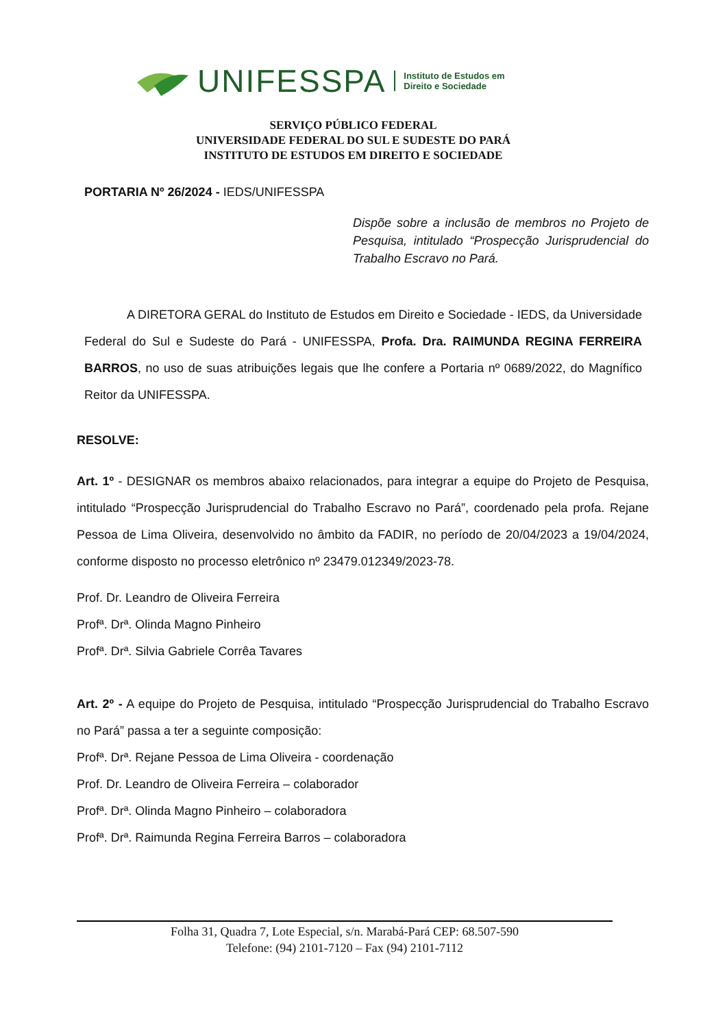UNIFESSPA Instituto de Estudos em
Direito e Sociedade
SERVIÇO PÚBLICO FEDERAL
UNIVERSIDADE FEDERAL DO SUL E SUDESTE DO PARÁ
INSTITUTO DE ESTUDOS EM DIREITO E SOCIEDADE
PORTARIA Nº 26/2024 - IEDS/UNIFESSPA
Dispõe sobre a inclusão de membros no Projeto de Pesquisa, intitulado “Prospecção Jurisprudencial do Trabalho Escravo no Pará.
A DIRETORA GERAL do Instituto de Estudos em Direito e Sociedade - IEDS, da Universidade Federal do Sul e Sudeste do Pará - UNIFESSPA, Profa. Dra. RAIMUNDA REGINA FERREIRA BARROS, no uso de suas atribuições legais que lhe confere a Portaria nº 0689/2022, do Magnífico Reitor da UNIFESSPA.
RESOLVE:
Art. 1º - DESIGNAR os membros abaixo relacionados, para integrar a equipe do Projeto de Pesquisa, intitulado “Prospecção Jurisprudencial do Trabalho Escravo no Pará”, coordenado pela profa. Rejane Pessoa de Lima Oliveira, desenvolvido no âmbito da FADIR, no período de 20/04/2023 a 19/04/2024, conforme disposto no processo eletrônico nº 23479.012349/2023-78.
Prof. Dr. Leandro de Oliveira Ferreira
Profª. Drª. Olinda Magno Pinheiro
Profª. Drª. Silvia Gabriele Corrêa Tavares
Art. 2º - A equipe do Projeto de Pesquisa, intitulado “Prospecção Jurisprudencial do Trabalho Escravo no Pará” passa a ter a seguinte composição:
Profª. Drª. Rejane Pessoa de Lima Oliveira - coordenação
Prof. Dr. Leandro de Oliveira Ferreira – colaborador
Profª. Drª. Olinda Magno Pinheiro – colaboradora
Profª. Drª. Raimunda Regina Ferreira Barros – colaboradora
Folha 31, Quadra 7, Lote Especial, s/n. Marabá-Pará CEP: 68.507-590
Telefone: (94) 2101-7120 – Fax (94) 2101-7112